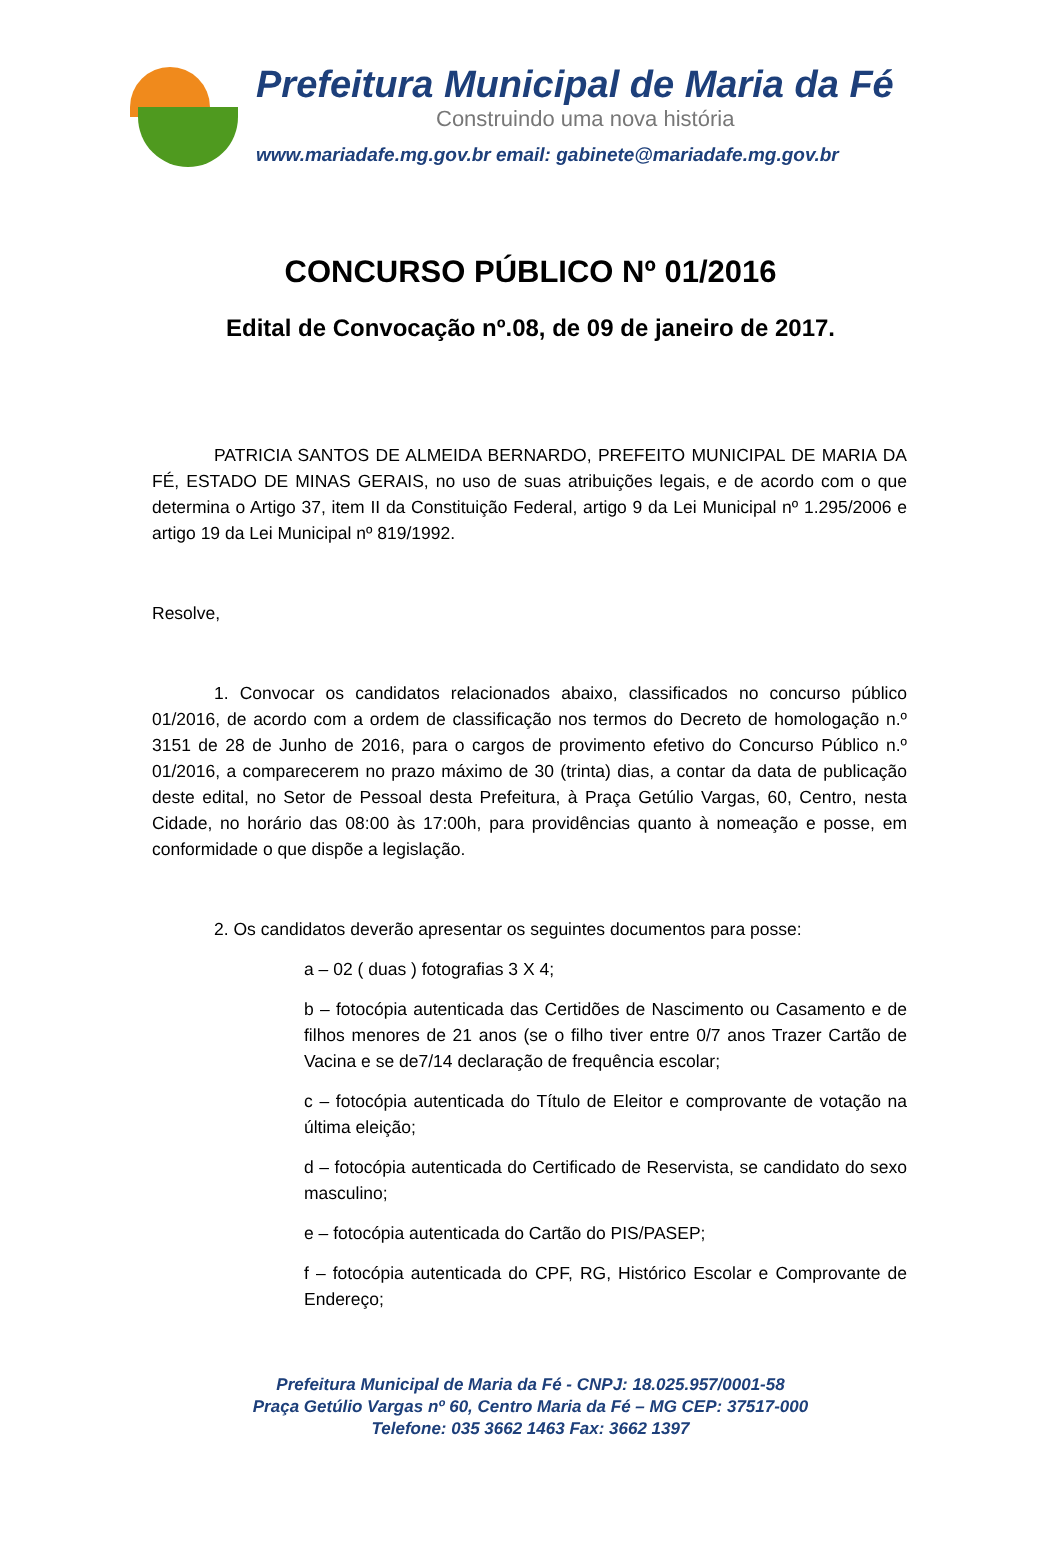Prefeitura Municipal de Maria da Fé
Construindo uma nova história
www.mariadafe.mg.gov.br email: gabinete@mariadafe.mg.gov.br
CONCURSO PÚBLICO Nº 01/2016
Edital de Convocação nº.08, de 09 de janeiro de 2017.
PATRICIA SANTOS DE ALMEIDA BERNARDO, PREFEITO MUNICIPAL DE MARIA DA FÉ, ESTADO DE MINAS GERAIS, no uso de suas atribuições legais, e de acordo com o que determina o Artigo 37, item II da Constituição Federal, artigo 9 da Lei Municipal nº 1.295/2006 e artigo 19 da Lei Municipal nº 819/1992.
Resolve,
1. Convocar os candidatos relacionados abaixo, classificados no concurso público 01/2016, de acordo com a ordem de classificação nos termos do Decreto de homologação n.º 3151 de 28 de Junho de 2016, para o cargos de provimento efetivo do Concurso Público n.º 01/2016, a comparecerem no prazo máximo de 30 (trinta) dias, a contar da data de publicação deste edital, no Setor de Pessoal desta Prefeitura, à Praça Getúlio Vargas, 60, Centro, nesta Cidade, no horário das 08:00 às 17:00h, para providências quanto à nomeação e posse, em conformidade o que dispõe a legislação.
2. Os candidatos deverão apresentar os seguintes documentos para posse:
a – 02 ( duas ) fotografias 3 X 4;
b – fotocópia autenticada das Certidões de Nascimento ou Casamento e de filhos menores de 21 anos (se o filho tiver entre 0/7 anos Trazer Cartão de Vacina e se de7/14 declaração de frequência escolar;
c – fotocópia autenticada do Título de Eleitor e comprovante de votação na última eleição;
d – fotocópia autenticada do Certificado de Reservista, se candidato do sexo masculino;
e – fotocópia autenticada do Cartão do PIS/PASEP;
f – fotocópia autenticada do CPF, RG, Histórico Escolar e Comprovante de Endereço;
Prefeitura Municipal de Maria da Fé - CNPJ: 18.025.957/0001-58
Praça Getúlio Vargas nº 60, Centro Maria da Fé – MG CEP: 37517-000
Telefone: 035 3662 1463 Fax: 3662 1397